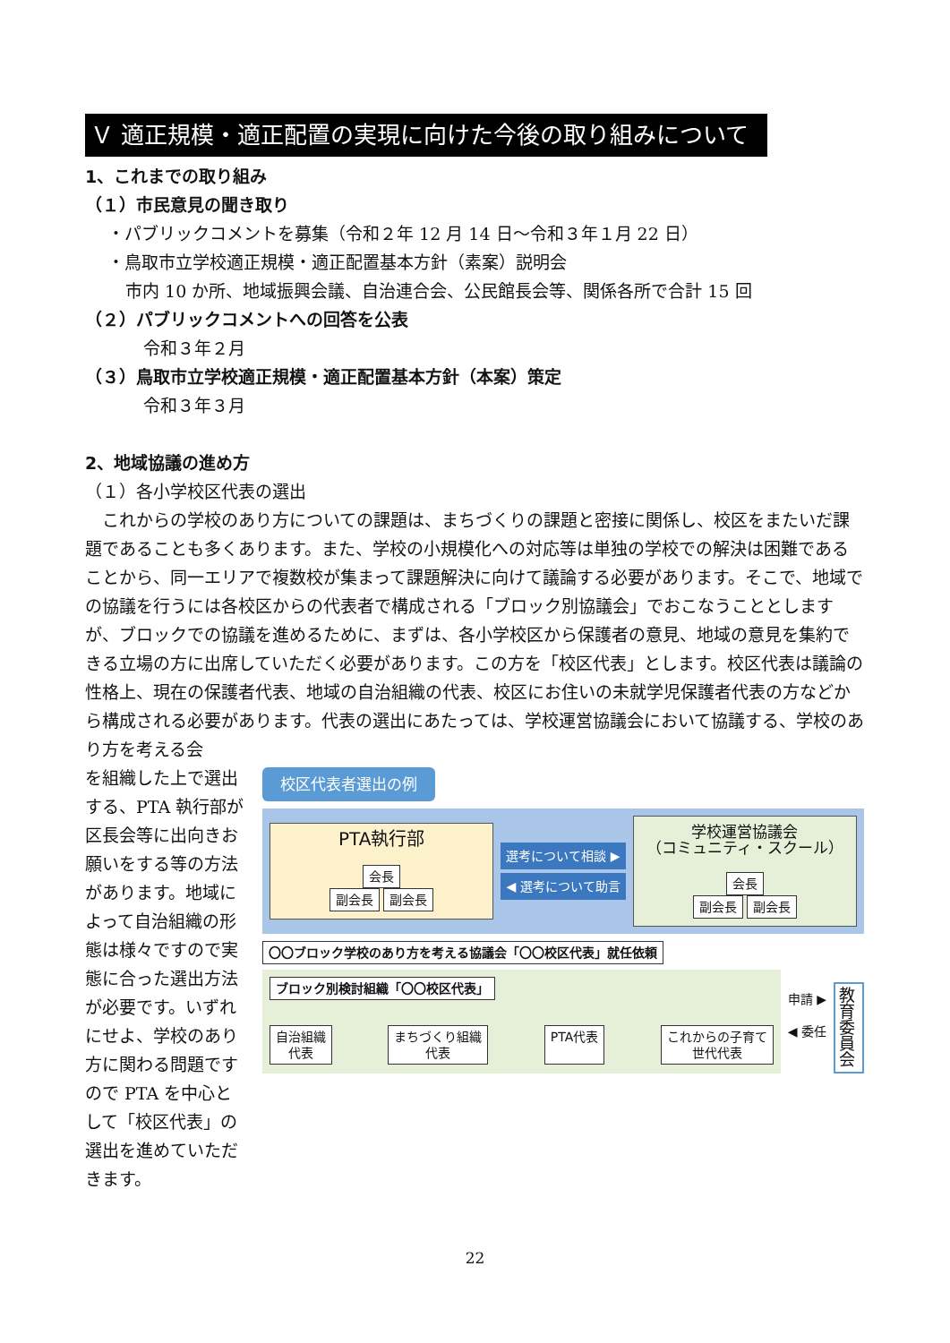Ｖ 適正規模・適正配置の実現に向けた今後の取り組みについて
1、これまでの取り組み
（１）市民意見の聞き取り
・パブリックコメントを募集（令和２年 12 月 14 日～令和３年１月 22 日）
・鳥取市立学校適正規模・適正配置基本方針（素案）説明会
市内 10 か所、地域振興会議、自治連合会、公民館長会等、関係各所で合計 15 回
（２）パブリックコメントへの回答を公表
令和３年２月
（３）鳥取市立学校適正規模・適正配置基本方針（本案）策定
令和３年３月
2、地域協議の進め方
（１）各小学校区代表の選出
　これからの学校のあり方についての課題は、まちづくりの課題と密接に関係し、校区をまたいだ課題であることも多くあります。また、学校の小規模化への対応等は単独の学校での解決は困難であることから、同一エリアで複数校が集まって課題解決に向けて議論する必要があります。そこで、地域での協議を行うには各校区からの代表者で構成される「ブロック別協議会」でおこなうこととしますが、ブロックでの協議を進めるために、まずは、各小学校区から保護者の意見、地域の意見を集約できる立場の方に出席していただく必要があります。この方を「校区代表」とします。校区代表は議論の性格上、現在の保護者代表、地域の自治組織の代表、校区にお住いの未就学児保護者代表の方などから構成される必要があります。代表の選出にあたっては、学校運営協議会において協議する、学校のあり方を考える会
を組織した上で選出する、PTA 執行部が区長会等に出向きお願いをする等の方法があります。地域によって自治組織の形態は様々ですので実態に合った選出方法が必要です。いずれにせよ、学校のあり方に関わる問題ですので PTA を中心として「校区代表」の選出を進めていただきます。
校区代表者選出の例
PTA執行部
会長
副会長 副会長
選考について相談 ▶
◀ 選考について助言
学校運営協議会
（コミュニティ・スクール）
会長
副会長 副会長
〇〇ブロック学校のあり方を考える協議会「〇〇校区代表」就任依頼
ブロック別検討組織「〇〇校区代表」
自治組織
代表 まちづくり組織
代表 PTA代表 これからの子育て
世代代表
申請 ▶
◀ 委任
教育委員会
22